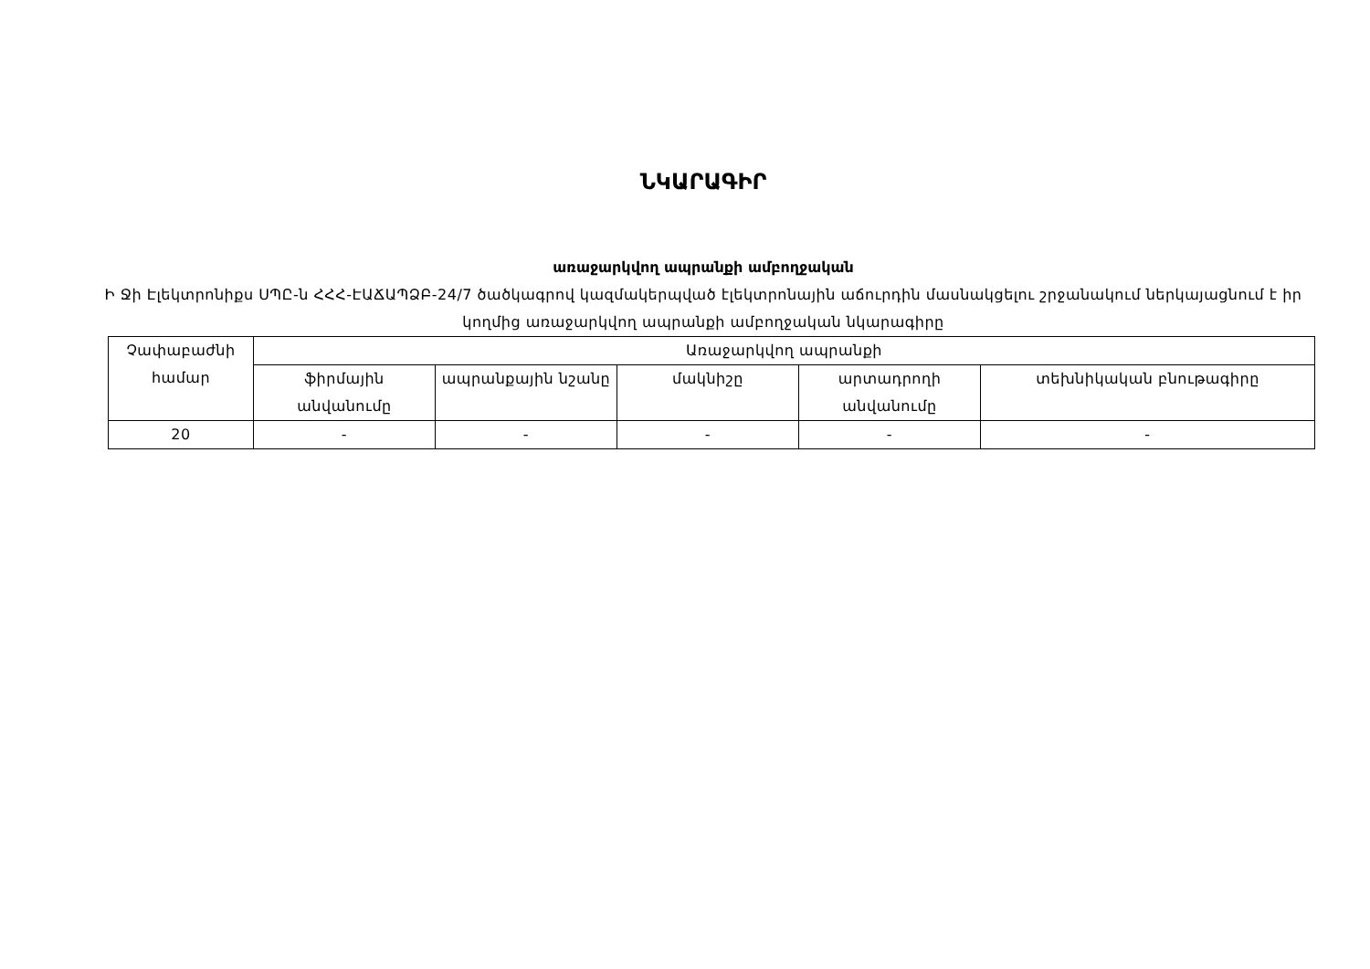ՆԿԱՐԱԳԻՐ
առաջարկվող ապրանքի ամբողջական
Ի Ջի Էլեկտրոնիքս ՍՊԸ-ն ՀՀՀ-ԷԱՃԱՊՁԲ-24/7 ծածկագրով կազմակերպված էլեկտրոնային աճուրդին մասնակցելու շրջանակում ներկայացնում է իր կողմից առաջարկվող ապրանքի ամբողջական նկարագիրը
| Չափաբաժնի համար | Առաջարկվող ապրանքի | | | | |
| --- | --- | --- | --- | --- | --- |
| | ֆիրմային անվանումը | ապրանքային նշանը | մակնիշը | արտադրողի անվանումը | տեխնիկական բնութագիրը |
| 20 | - | - | - | - | - |